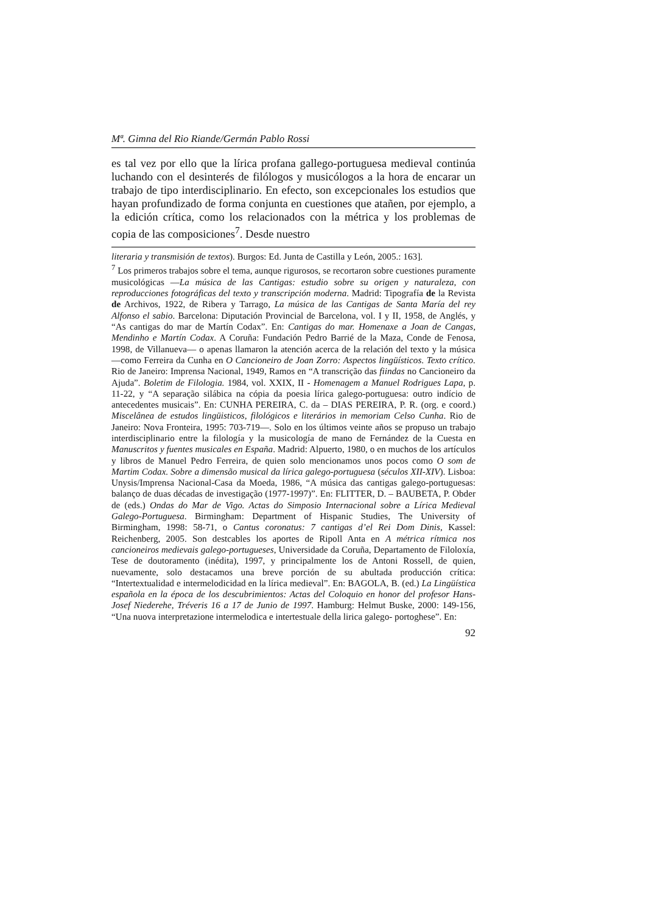Mª. Gimna del Rio Riande/Germán Pablo Rossi
es tal vez por ello que la lírica profana gallego-portuguesa medieval continúa luchando con el desinterés de filólogos y musicólogos a la hora de encarar un trabajo de tipo interdisciplinario. En efecto, son excepcionales los estudios que hayan profundizado de forma conjunta en cuestiones que atañen, por ejemplo, a la edición crítica, como los relacionados con la métrica y los problemas de copia de las composiciones<sup>7</sup>. Desde nuestro
literaria y transmisión de textos). Burgos: Ed. Junta de Castilla y León, 2005.: 163].
<sup>7</sup> Los primeros trabajos sobre el tema, aunque rigurosos, se recortaron sobre cuestiones puramente musicológicas ―La música de las Cantigas: estudio sobre su origen y naturaleza, con reproducciones fotográficas del texto y transcripción moderna. Madrid: Tipografía de la Revista de Archivos, 1922, de Ribera y Tarrago, La música de las Cantigas de Santa María del rey Alfonso el sabio. Barcelona: Diputación Provincial de Barcelona, vol. I y II, 1958, de Anglés, y “As cantigas do mar de Martín Codax”. En: Cantigas do mar. Homenaxe a Joan de Cangas, Mendinho e Martín Codax. A Coruña: Fundación Pedro Barrié de la Maza, Conde de Fenosa, 1998, de Villanueva― o apenas llamaron la atención acerca de la relación del texto y la música ―como Ferreira da Cunha en O Cancioneiro de Joan Zorro: Aspectos lingüísticos. Texto crítico. Rio de Janeiro: Imprensa Nacional, 1949, Ramos en “A transcrição das fiindas no Cancioneiro da Ajuda”. Boletim de Filologia. 1984, vol. XXIX, II - Homenagem a Manuel Rodrigues Lapa, p. 11-22, y “A separação silábica na cópia da poesia lírica galego-portuguesa: outro indício de antecedentes musicais”. En: CUNHA PEREIRA, C. da – DIAS PEREIRA, P. R. (org. e coord.) Miscelânea de estudos lingüisticos, filológicos e literários in memoriam Celso Cunha. Rio de Janeiro: Nova Fronteira, 1995: 703-719―. Solo en los últimos veinte años se propuso un trabajo interdisciplinario entre la filología y la musicología de mano de Fernández de la Cuesta en Manuscritos y fuentes musicales en España. Madrid: Alpuerto, 1980, o en muchos de los artículos y libros de Manuel Pedro Ferreira, de quien solo mencionamos unos pocos como O som de Martim Codax. Sobre a dimensão musical da lírica galego-portuguesa (séculos XII-XIV). Lisboa: Unysis/Imprensa Nacional-Casa da Moeda, 1986, “A música das cantigas galego-portuguesas: balanço de duas décadas de investigação (1977-1997)”. En: FLITTER, D. – BAUBETA, P. Obder de (eds.) Ondas do Mar de Vigo. Actas do Simposio Internacional sobre a Lírica Medieval Galego-Portuguesa. Birmingham: Department of Hispanic Studies, The University of Birmingham, 1998: 58-71, o Cantus coronatus: 7 cantigas d’el Rei Dom Dinis, Kassel: Reichenberg, 2005. Son destcables los aportes de Ripoll Anta en A métrica rítmica nos cancioneiros medievais galego-portugueses, Universidade da Coruña, Departamento de Filoloxía, Tese de doutoramento (inédita), 1997, y principalmente los de Antoni Rossell, de quien, nuevamente, solo destacamos una breve porción de su abultada producción crítica: “Intertextualidad e intermelodicidad en la lírica medieval”. En: BAGOLA, B. (ed.) La Lingüística española en la época de los descubrimientos: Actas del Coloquio en honor del profesor Hans-Josef Niederehe, Tréveris 16 a 17 de Junio de 1997. Hamburg: Helmut Buske, 2000: 149-156, “Una nuova interpretazione intermelodica e intertestuale della lirica galego- portoghese”. En:
92